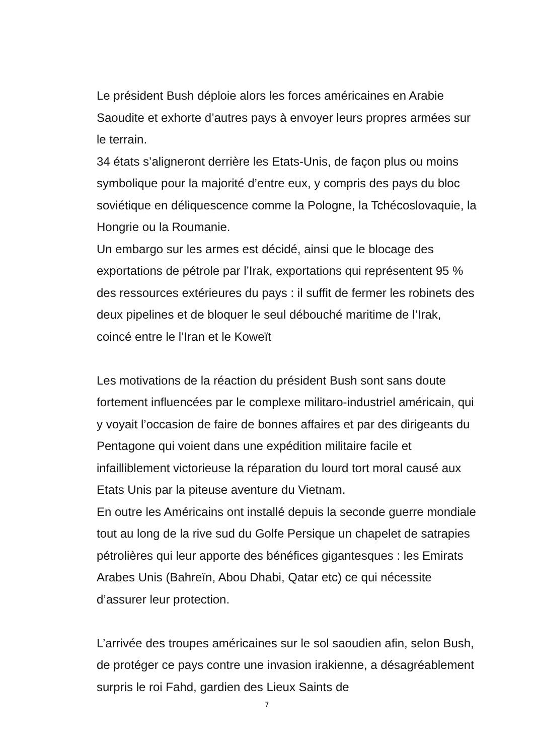Le président Bush déploie alors les forces américaines en Arabie Saoudite et exhorte d’autres pays à envoyer leurs propres armées sur le terrain.
34 états s’aligneront derrière les Etats-Unis, de façon plus ou moins symbolique pour la majorité d’entre eux, y compris des pays du bloc soviétique en déliquescence comme la Pologne, la Tchécoslovaquie, la Hongrie ou la Roumanie.
Un embargo sur les armes est décidé, ainsi que le blocage des exportations de pétrole par l’Irak, exportations qui représentent 95 % des ressources extérieures du pays : il suffit de fermer les robinets des deux pipelines et de bloquer le seul débouché maritime de l’Irak, coincé entre le l’Iran et le Koweït
Les motivations de la réaction du président Bush sont sans doute fortement influencées par le complexe militaro-industriel américain, qui y voyait l’occasion de faire de bonnes affaires et par des dirigeants du Pentagone qui voient dans une expédition militaire facile et infailliblement victorieuse la réparation du lourd tort moral causé aux Etats Unis par la piteuse aventure du Vietnam.
En outre les Américains ont installé depuis la seconde guerre mondiale tout au long de la rive sud du Golfe Persique un chapelet de satrapies pétrolières qui leur apporte des bénéfices gigantesques : les Emirats Arabes Unis (Bahreïn, Abou Dhabi, Qatar etc) ce qui nécessite d’assurer leur protection.
L’arrivée des troupes américaines sur le sol saoudien afin, selon Bush, de protéger ce pays contre une invasion irakienne, a désagréablement surpris le roi Fahd, gardien des Lieux Saints de
7